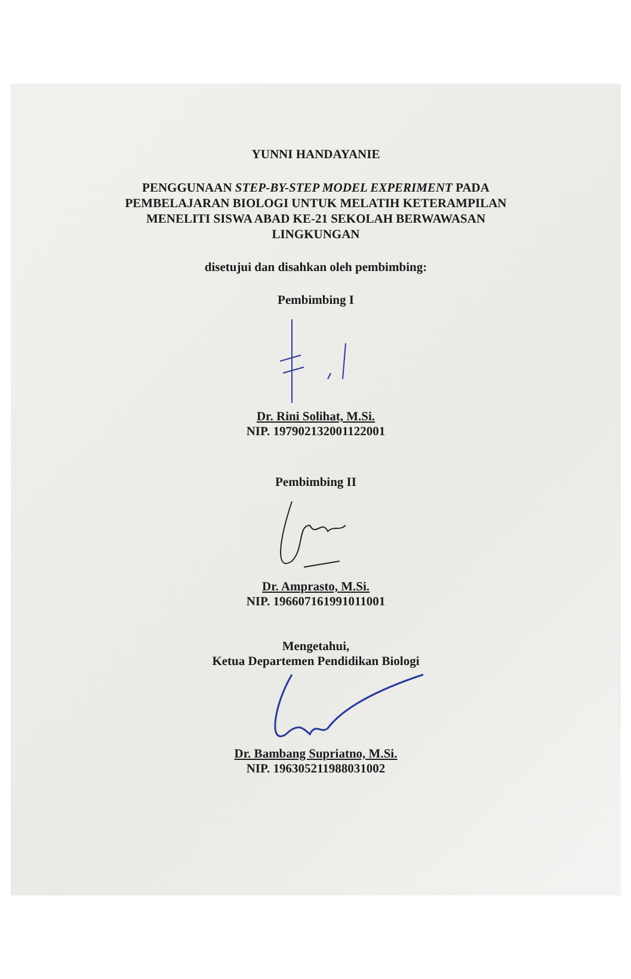YUNNI HANDAYANIE
PENGGUNAAN STEP-BY-STEP MODEL EXPERIMENT PADA
PEMBELAJARAN BIOLOGI UNTUK MELATIH KETERAMPILAN
MENELITI SISWA ABAD KE-21 SEKOLAH BERWAWASAN
LINGKUNGAN
disetujui dan disahkan oleh pembimbing:
Pembimbing I
Dr. Rini Solihat, M.Si.
NIP. 197902132001122001
Pembimbing II
Dr. Amprasto, M.Si.
NIP. 196607161991011001
Mengetahui,
Ketua Departemen Pendidikan Biologi
Dr. Bambang Supriatno, M.Si.
NIP. 196305211988031002